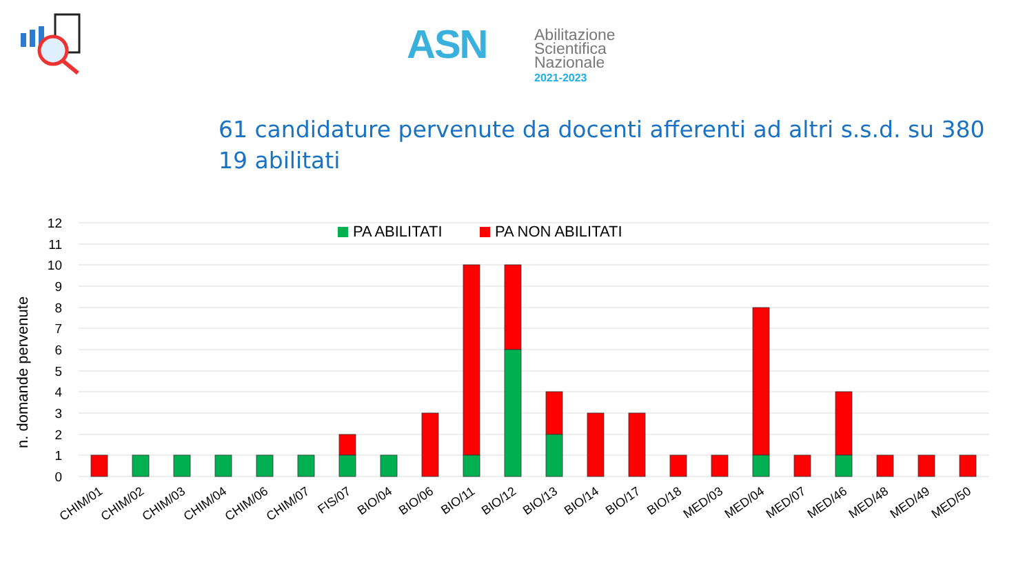ASN
Abilitazione
Scientifica
Nazionale
2021-2023
61 candidature pervenute da docenti afferenti ad altri s.s.d. su 380
19 abilitati
n. domande pervenute
12
11
10
9
8
7
6
5
4
3
2
1
0
PA ABILITATI
PA NON ABILITATI
CHIM/01
CHIM/02
CHIM/03
CHIM/04
CHIM/06
CHIM/07
FIS/07
BIO/04
BIO/06
BIO/11
BIO/12
BIO/13
BIO/14
BIO/17
BIO/18
MED/03
MED/04
MED/07
MED/46
MED/48
MED/49
MED/50